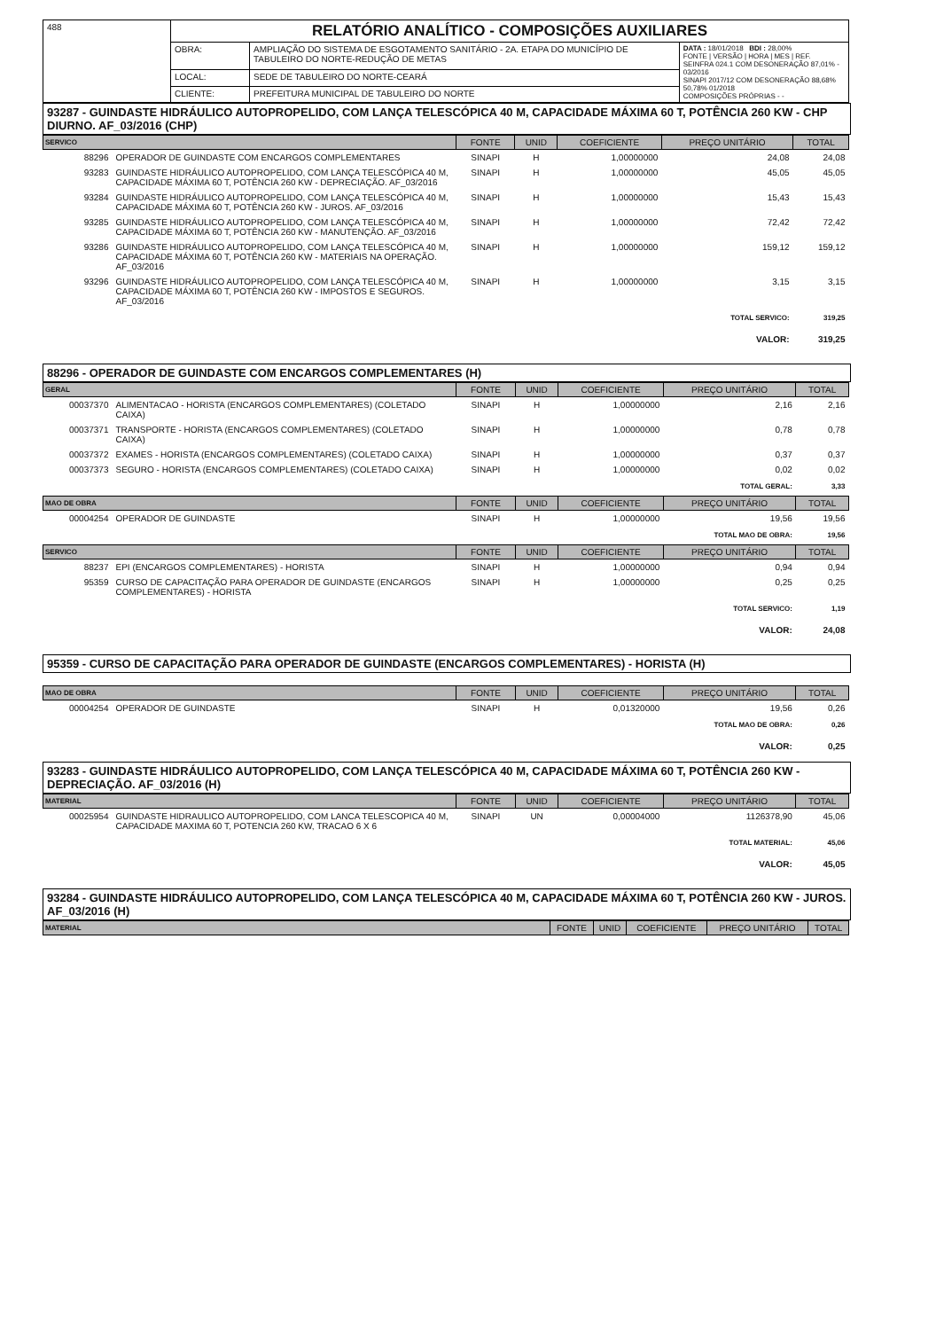| 488 | RELATÓRIO ANALÍTICO - COMPOSIÇÕES AUXILIARES | | |
| | OBRA: | AMPLIAÇÃO DO SISTEMA DE ESGOTAMENTO SANITÁRIO - 2A. ETAPA DO MUNICÍPIO DE TABULEIRO DO NORTE-REDUÇÃO DE METAS | DATA : 18/01/2018 BDI : 28,00% FONTE / VERSÃO / HORA / MES / REF. SEINFRA 024.1 COM DESONERAÇÃO 87,01% - 03/2016 SINAPI 2017/12 COM DESONERAÇÃO 88,68% 50,78% 01/2018 COMPOSIÇÕES PRÓPRIAS - - |
| | LOCAL: | SEDE DE TABULEIRO DO NORTE-CEARÁ | |
| | CLIENTE: | PREFEITURA MUNICIPAL DE TABULEIRO DO NORTE | |
93287 - GUINDASTE HIDRÁULICO AUTOPROPELIDO, COM LANÇA TELESCÓPICA 40 M, CAPACIDADE MÁXIMA 60 T, POTÊNCIA 260 KW - CHP DIURNO. AF_03/2016 (CHP)
| SERVICO | | FONTE | UNID | COEFICIENTE | PREÇO UNITÁRIO | TOTAL |
| --- | --- | --- | --- | --- | --- | --- |
| 88296 | OPERADOR DE GUINDASTE COM ENCARGOS COMPLEMENTARES | SINAPI | H | 1,00000000 | 24,08 | 24,08 |
| 93283 | GUINDASTE HIDRÁULICO AUTOPROPELIDO, COM LANÇA TELESCÓPICA 40 M, CAPACIDADE MÁXIMA 60 T, POTÊNCIA 260 KW - DEPRECIAÇÃO. AF_03/2016 | SINAPI | H | 1,00000000 | 45,05 | 45,05 |
| 93284 | GUINDASTE HIDRÁULICO AUTOPROPELIDO, COM LANÇA TELESCÓPICA 40 M, CAPACIDADE MÁXIMA 60 T, POTÊNCIA 260 KW - JUROS. AF_03/2016 | SINAPI | H | 1,00000000 | 15,43 | 15,43 |
| 93285 | GUINDASTE HIDRÁULICO AUTOPROPELIDO, COM LANÇA TELESCÓPICA 40 M, CAPACIDADE MÁXIMA 60 T, POTÊNCIA 260 KW - MANUTENÇÃO. AF_03/2016 | SINAPI | H | 1,00000000 | 72,42 | 72,42 |
| 93286 | GUINDASTE HIDRÁULICO AUTOPROPELIDO, COM LANÇA TELESCÓPICA 40 M, CAPACIDADE MÁXIMA 60 T, POTÊNCIA 260 KW - MATERIAIS NA OPERAÇÃO. AF_03/2016 | SINAPI | H | 1,00000000 | 159,12 | 159,12 |
| 93296 | GUINDASTE HIDRÁULICO AUTOPROPELIDO, COM LANÇA TELESCÓPICA 40 M, CAPACIDADE MÁXIMA 60 T, POTÊNCIA 260 KW - IMPOSTOS E SEGUROS. AF_03/2016 | SINAPI | H | 1,00000000 | 3,15 | 3,15 |
| TOTAL SERVICO: | | | | | | 319,25 |
| VALOR: | | | | | | 319,25 |
88296 - OPERADOR DE GUINDASTE COM ENCARGOS COMPLEMENTARES (H)
| GERAL | | FONTE | UNID | COEFICIENTE | PREÇO UNITÁRIO | TOTAL |
| --- | --- | --- | --- | --- | --- | --- |
| 00037370 | ALIMENTACAO - HORISTA (ENCARGOS COMPLEMENTARES) (COLETADO CAIXA) | SINAPI | H | 1,00000000 | 2,16 | 2,16 |
| 00037371 | TRANSPORTE - HORISTA (ENCARGOS COMPLEMENTARES) (COLETADO CAIXA) | SINAPI | H | 1,00000000 | 0,78 | 0,78 |
| 00037372 | EXAMES - HORISTA (ENCARGOS COMPLEMENTARES) (COLETADO CAIXA) | SINAPI | H | 1,00000000 | 0,37 | 0,37 |
| 00037373 | SEGURO - HORISTA (ENCARGOS COMPLEMENTARES) (COLETADO CAIXA) | SINAPI | H | 1,00000000 | 0,02 | 0,02 |
| TOTAL GERAL: | | | | | | 3,33 |
| MAO DE OBRA | | FONTE | UNID | COEFICIENTE | PREÇO UNITÁRIO | TOTAL |
| 00004254 | OPERADOR DE GUINDASTE | SINAPI | H | 1,00000000 | 19,56 | 19,56 |
| TOTAL MAO DE OBRA: | | | | | | 19,56 |
| SERVICO | | FONTE | UNID | COEFICIENTE | PREÇO UNITÁRIO | TOTAL |
| 88237 | EPI (ENCARGOS COMPLEMENTARES) - HORISTA | SINAPI | H | 1,00000000 | 0,94 | 0,94 |
| 95359 | CURSO DE CAPACITAÇÃO PARA OPERADOR DE GUINDASTE (ENCARGOS COMPLEMENTARES) - HORISTA | SINAPI | H | 1,00000000 | 0,25 | 0,25 |
| TOTAL SERVICO: | | | | | | 1,19 |
| VALOR: | | | | | | 24,08 |
95359 - CURSO DE CAPACITAÇÃO PARA OPERADOR DE GUINDASTE (ENCARGOS COMPLEMENTARES) - HORISTA (H)
| MAO DE OBRA | | FONTE | UNID | COEFICIENTE | PREÇO UNITÁRIO | TOTAL |
| --- | --- | --- | --- | --- | --- | --- |
| 00004254 | OPERADOR DE GUINDASTE | SINAPI | H | 0,01320000 | 19,56 | 0,26 |
| TOTAL MAO DE OBRA: | | | | | | 0,26 |
| VALOR: | | | | | | 0,25 |
93283 - GUINDASTE HIDRÁULICO AUTOPROPELIDO, COM LANÇA TELESCÓPICA 40 M, CAPACIDADE MÁXIMA 60 T, POTÊNCIA 260 KW - DEPRECIAÇÃO. AF_03/2016 (H)
| MATERIAL | | FONTE | UNID | COEFICIENTE | PREÇO UNITÁRIO | TOTAL |
| --- | --- | --- | --- | --- | --- | --- |
| 00025954 | GUINDASTE HIDRAULICO AUTOPROPELIDO, COM LANCA TELESCOPICA 40 M, CAPACIDADE MAXIMA 60 T, POTENCIA 260 KW, TRACAO 6 X 6 | SINAPI | UN | 0,00004000 | 1126378,90 | 45,06 |
| TOTAL MATERIAL: | | | | | | 45,06 |
| VALOR: | | | | | | 45,05 |
93284 - GUINDASTE HIDRÁULICO AUTOPROPELIDO, COM LANÇA TELESCÓPICA 40 M, CAPACIDADE MÁXIMA 60 T, POTÊNCIA 260 KW - JUROS. AF_03/2016 (H)
| MATERIAL | FONTE | UNID | COEFICIENTE | PREÇO UNITÁRIO | TOTAL |
| --- | --- | --- | --- | --- | --- |